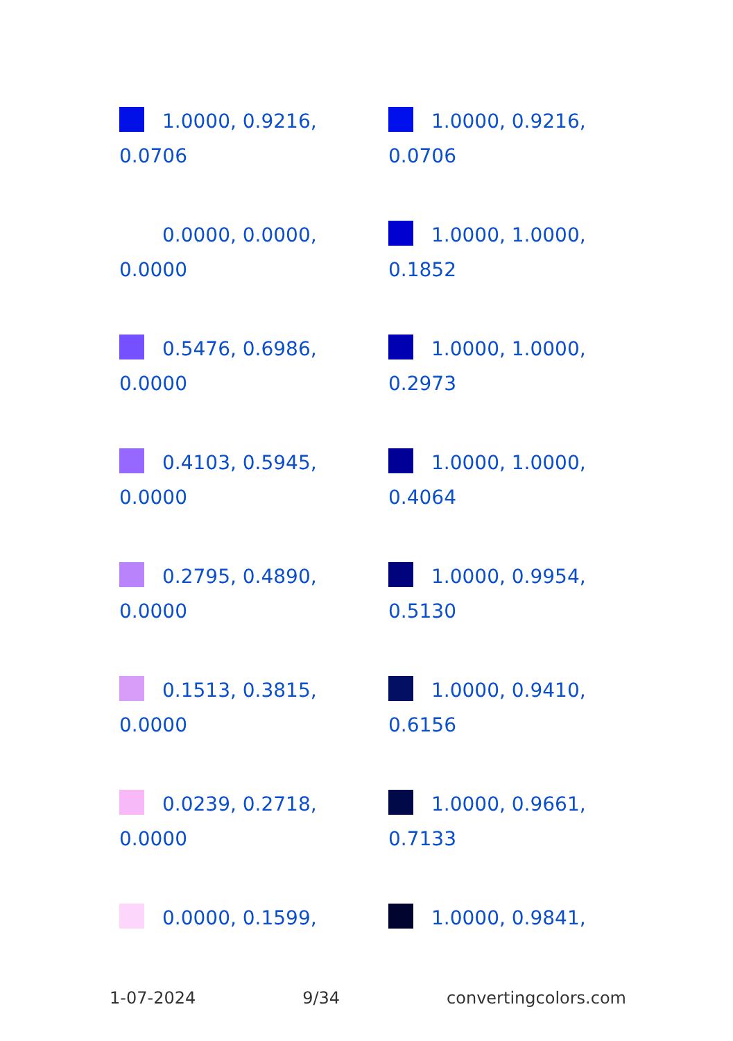1.0000, 0.9216, 0.0706
1.0000, 0.9216, 0.0706
0.0000, 0.0000, 0.0000
1.0000, 1.0000, 0.1852
0.5476, 0.6986, 0.0000
1.0000, 1.0000, 0.2973
0.4103, 0.5945, 0.0000
1.0000, 1.0000, 0.4064
0.2795, 0.4890, 0.0000
1.0000, 0.9954, 0.5130
0.1513, 0.3815, 0.0000
1.0000, 0.9410, 0.6156
0.0239, 0.2718, 0.0000
1.0000, 0.9661, 0.7133
0.0000, 0.1599,
1.0000, 0.9841,
1-07-2024 9/34 convertingcolors.com